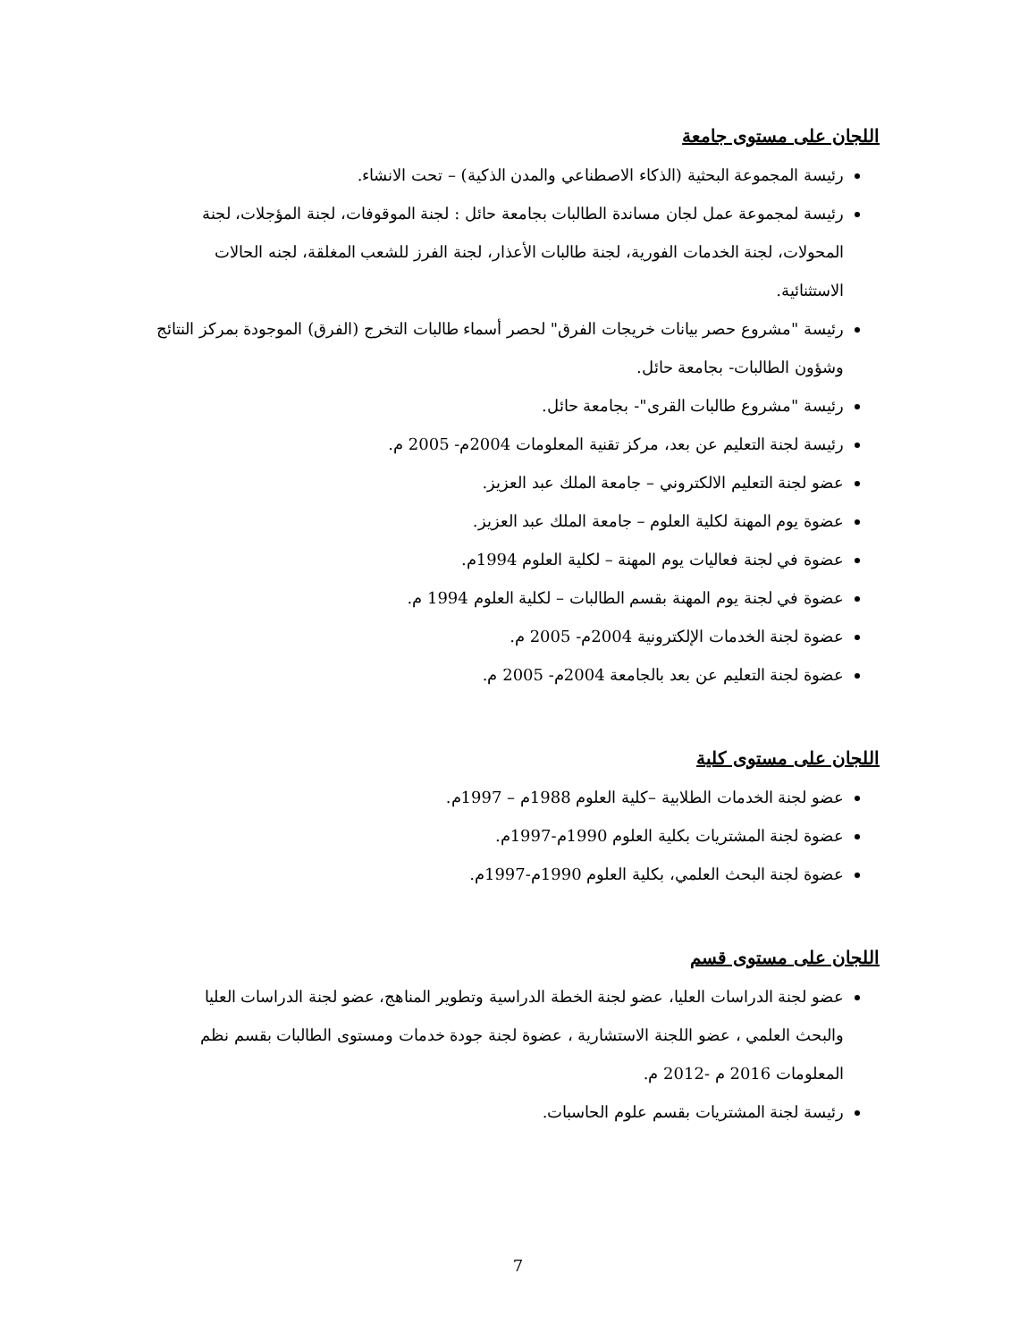اللجان على مستوى جامعة
رئيسة المجموعة البحثية (الذكاء الاصطناعي والمدن الذكية) – تحت الانشاء.
رئيسة لمجموعة عمل لجان مساندة الطالبات بجامعة حائل : لجنة الموقوفات، لجنة المؤجلات، لجنة المحولات، لجنة الخدمات الفورية، لجنة طالبات الأعذار، لجنة الفرز للشعب المغلقة، لجنه الحالات الاستثنائية.
رئيسة "مشروع حصر بيانات خريجات الفرق" لحصر أسماء طالبات التخرج (الفرق) الموجودة بمركز النتائج وشؤون الطالبات- بجامعة حائل.
رئيسة "مشروع طالبات القرى"- بجامعة حائل.
رئيسة لجنة التعليم عن بعد، مركز تقنية المعلومات 2004م- 2005 م.
عضو لجنة التعليم الالكتروني – جامعة الملك عبد العزيز.
عضوة يوم المهنة لكلية العلوم – جامعة الملك عبد العزيز.
عضوة في لجنة فعاليات يوم المهنة – لكلية العلوم 1994م.
عضوة في لجنة يوم المهنة بقسم الطالبات – لكلية العلوم 1994 م.
عضوة لجنة الخدمات الإلكترونية 2004م- 2005 م.
عضوة لجنة التعليم عن بعد بالجامعة 2004م- 2005 م.
اللجان على مستوى كلية
عضو لجنة الخدمات الطلابية –كلية العلوم 1988م – 1997م.
عضوة لجنة المشتريات بكلية العلوم 1990م-1997م.
عضوة لجنة البحث العلمي، بكلية العلوم 1990م-1997م.
اللجان على مستوى قسم
عضو لجنة الدراسات العليا، عضو لجنة الخطة الدراسية وتطوير المناهج، عضو لجنة الدراسات العليا والبحث العلمي ، عضو اللجنة الاستشارية ، عضوة لجنة جودة خدمات ومستوى الطالبات بقسم نظم المعلومات 2016 م -2012 م.
رئيسة لجنة المشتريات بقسم علوم الحاسبات.
7